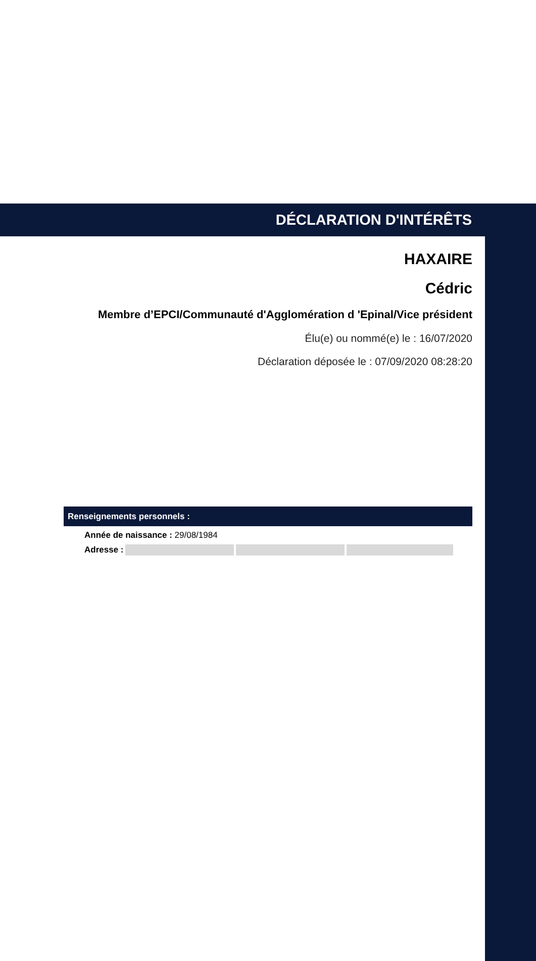DÉCLARATION D'INTÉRÊTS
HAXAIRE
Cédric
Membre d’EPCI/Communauté d'Agglomération d 'Epinal/Vice président
Élu(e) ou nommé(e) le : 16/07/2020
Déclaration déposée le : 07/09/2020 08:28:20
Renseignements personnels :
Année de naissance : 29/08/1984
Adresse :